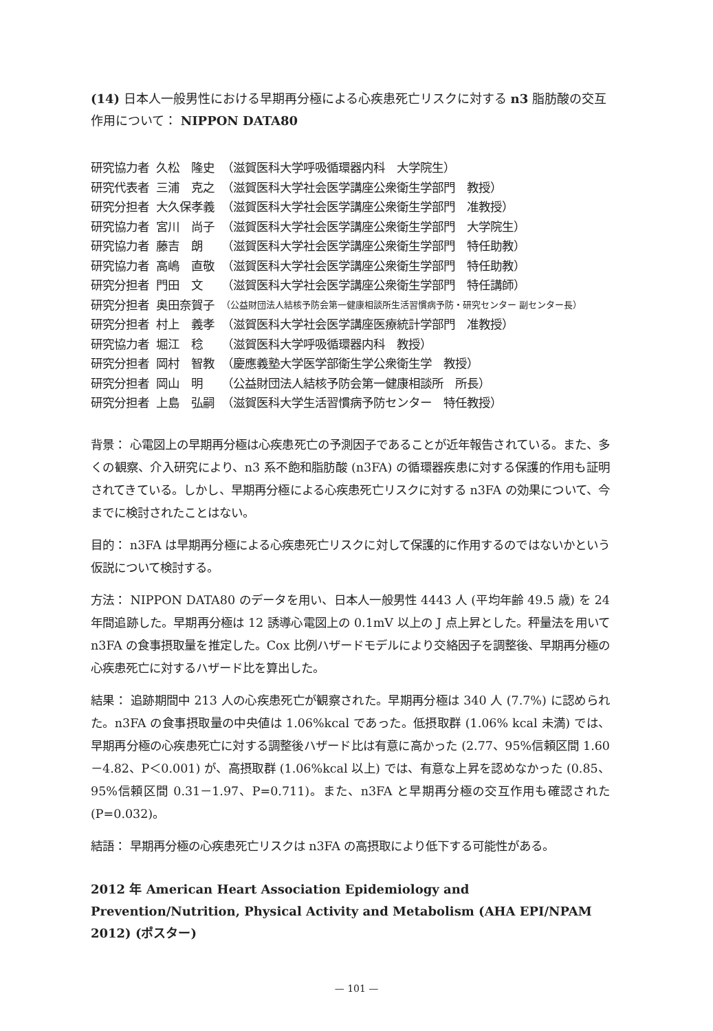(14) 日本人一般男性における早期再分極による心疾患死亡リスクに対する n3 脂肪酸の交互作用について： NIPPON DATA80
| 研究協力者 | 久松 隆史 | （滋賀医科大学呼吸循環器内科 大学院生） |
| 研究代表者 | 三浦 克之 | （滋賀医科大学社会医学講座公衆衛生学部門 教授） |
| 研究分担者 | 大久保孝義 | （滋賀医科大学社会医学講座公衆衛生学部門 准教授） |
| 研究協力者 | 宮川 尚子 | （滋賀医科大学社会医学講座公衆衛生学部門 大学院生） |
| 研究協力者 | 藤吉 朗 | （滋賀医科大学社会医学講座公衆衛生学部門 特任助教） |
| 研究協力者 | 高嶋 直敬 | （滋賀医科大学社会医学講座公衆衛生学部門 特任助教） |
| 研究分担者 | 門田 文 | （滋賀医科大学社会医学講座公衆衛生学部門 特任講師） |
| 研究分担者 | 奥田奈賀子 | （公益財団法人結核予防会第一健康相談所生活習慣病予防・研究センター 副センター長） |
| 研究分担者 | 村上 義孝 | （滋賀医科大学社会医学講座医療統計学部門 准教授） |
| 研究協力者 | 堀江 稔 | （滋賀医科大学呼吸循環器内科 教授） |
| 研究分担者 | 岡村 智教 | （慶應義塾大学医学部衛生学公衆衛生学 教授） |
| 研究分担者 | 岡山 明 | （公益財団法人結核予防会第一健康相談所 所長） |
| 研究分担者 | 上島 弘嗣 | （滋賀医科大学生活習慣病予防センター 特任教授） |
背景： 心電図上の早期再分極は心疾患死亡の予測因子であることが近年報告されている。また、多くの観察、介入研究により、n3 系不飽和脂肪酸 (n3FA) の循環器疾患に対する保護的作用も証明されてきている。しかし、早期再分極による心疾患死亡リスクに対する n3FA の効果について、今までに検討されたことはない。
目的： n3FA は早期再分極による心疾患死亡リスクに対して保護的に作用するのではないかという仮説について検討する。
方法： NIPPON DATA80 のデータを用い、日本人一般男性 4443 人 (平均年齢 49.5 歳) を 24 年間追跡した。早期再分極は 12 誘導心電図上の 0.1mV 以上の J 点上昇とした。秤量法を用いて n3FA の食事摂取量を推定した。Cox 比例ハザードモデルにより交絡因子を調整後、早期再分極の心疾患死亡に対するハザード比を算出した。
結果： 追跡期間中 213 人の心疾患死亡が観察された。早期再分極は 340 人 (7.7%) に認められた。n3FA の食事摂取量の中央値は 1.06%kcal であった。低摂取群 (1.06% kcal 未満) では、早期再分極の心疾患死亡に対する調整後ハザード比は有意に高かった (2.77、95%信頼区間 1.60－4.82、P＜0.001) が、高摂取群 (1.06%kcal 以上) では、有意な上昇を認めなかった (0.85、95%信頼区間 0.31－1.97、P=0.711)。また、n3FA と早期再分極の交互作用も確認された (P=0.032)。
結語： 早期再分極の心疾患死亡リスクは n3FA の高摂取により低下する可能性がある。
2012 年 American Heart Association Epidemiology and Prevention/Nutrition, Physical Activity and Metabolism (AHA EPI/NPAM 2012) (ポスター)
— 101 —